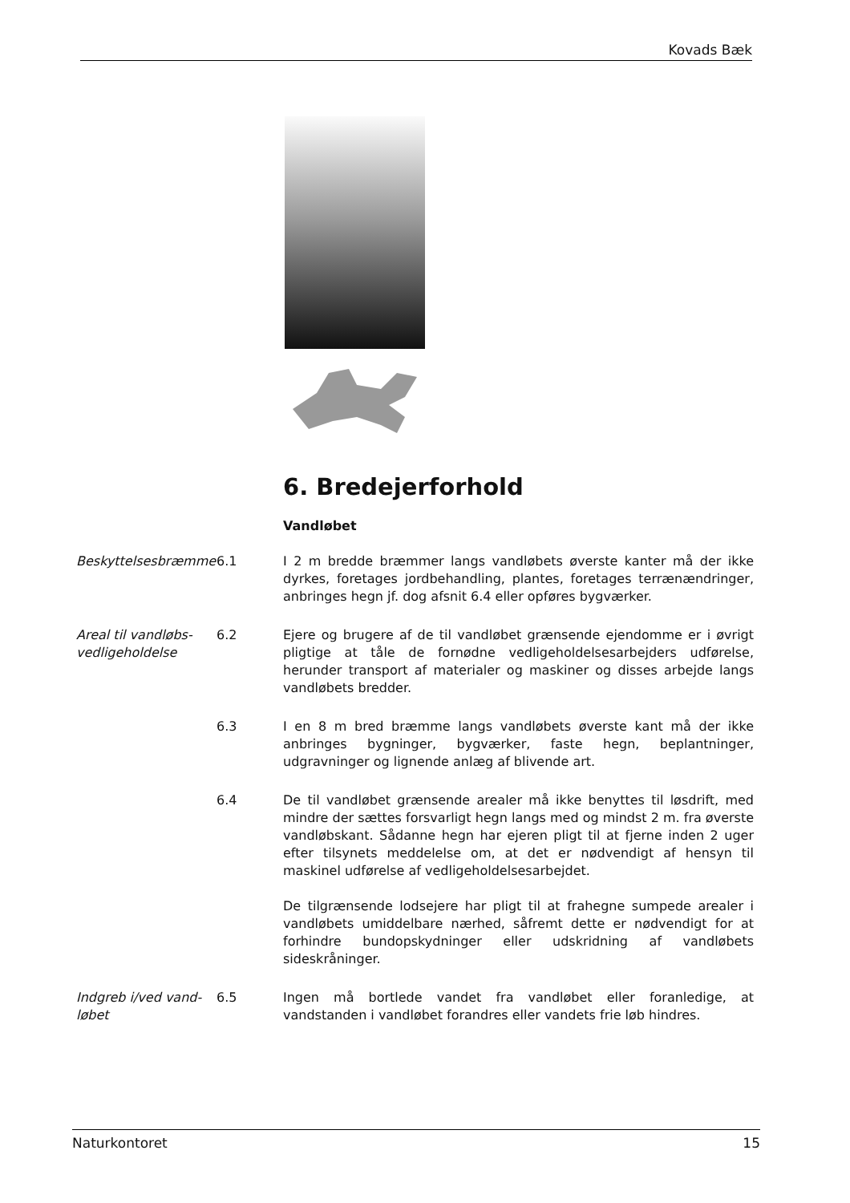Kovads Bæk
6. Bredejerforhold
Vandløbet
Beskyttelsesbræmme 6.1 I 2 m bredde bræmmer langs vandløbets øverste kanter må der ikke dyrkes, foretages jordbehandling, plantes, foretages terrænændringer, anbringes hegn jf. dog afsnit 6.4 eller opføres bygværker.
Areal til vandløbs-vedligeholdelse
6.2 Ejere og brugere af de til vandløbet grænsende ejendomme er i øvrigt pligtige at tåle de fornødne vedligeholdelsesarbejders udførelse, herunder transport af materialer og maskiner og disses arbejde langs vandløbets bredder.
6.3 I en 8 m bred bræmme langs vandløbets øverste kant må der ikke anbringes bygninger, bygværker, faste hegn, beplantninger, udgravninger og lignende anlæg af blivende art.
6.4 De til vandløbet grænsende arealer må ikke benyttes til løsdrift, med mindre der sættes forsvarligt hegn langs med og mindst 2 m. fra øverste vandløbskant. Sådanne hegn har ejeren pligt til at fjerne inden 2 uger efter tilsynets meddelelse om, at det er nødvendigt af hensyn til maskinel udførelse af vedligeholdelsesarbejdet.
De tilgrænsende lodsejere har pligt til at frahegne sumpede arealer i vandløbets umiddelbare nærhed, såfremt dette er nødvendigt for at forhindre bundopskydninger eller udskridning af vandløbets sideskråninger.
Indgreb i/ved vand-løbet
6.5 Ingen må bortlede vandet fra vandløbet eller foranledige, at vandstanden i vandløbet forandres eller vandets frie løb hindres.
Naturkontoret 15